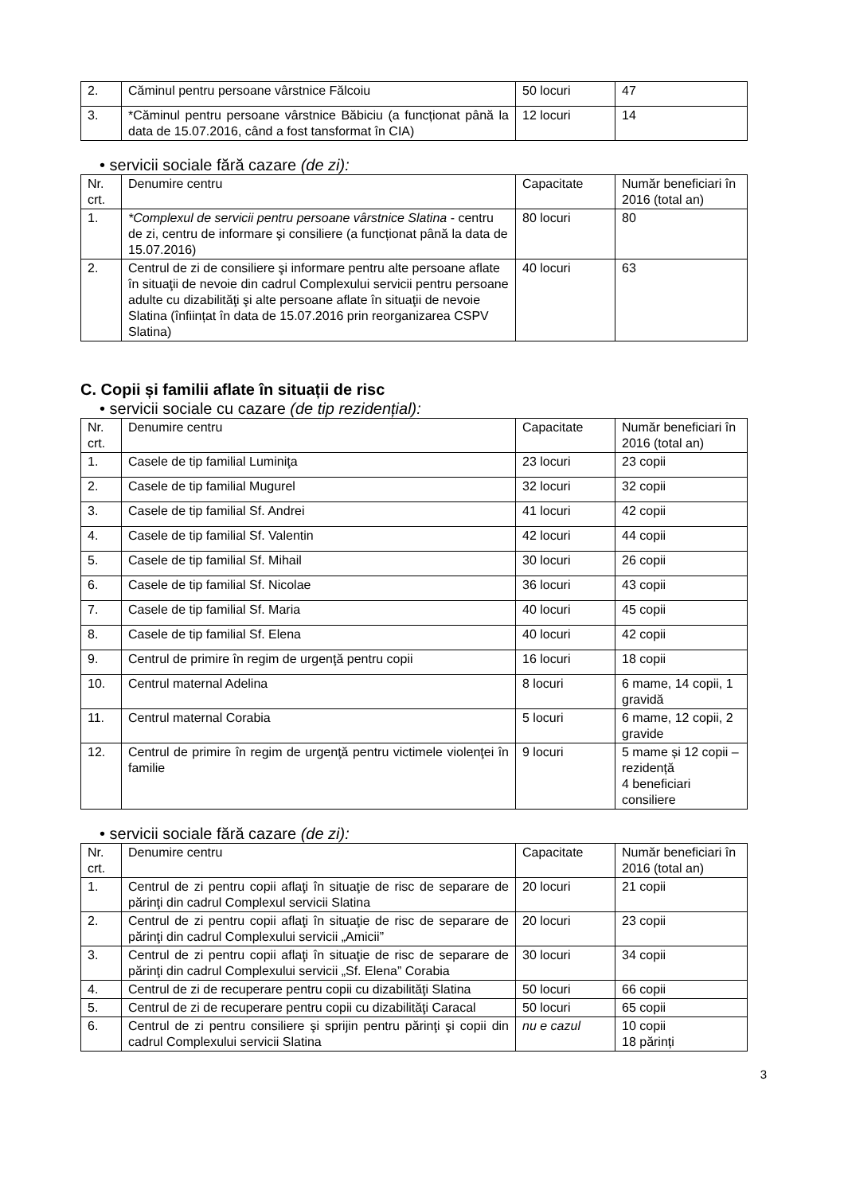| 2. | Căminul pentru persoane vârstnice Fălcoiu | 50 locuri | 47 |
| 3. | *Căminul pentru persoane vârstnice Băbiciu (a funcționat până la data de 15.07.2016, când a fost tansformat în CIA) | 12 locuri | 14 |
• servicii sociale fără cazare (de zi):
| Nr. crt. | Denumire centru | Capacitate | Număr beneficiari în 2016 (total an) |
| 1. | *Complexul de servicii pentru persoane vârstnice Slatina - centru de zi, centru de informare şi consiliere (a funcționat până la data de 15.07.2016) | 80 locuri | 80 |
| 2. | Centrul de zi de consiliere şi informare pentru alte persoane aflate în situaţii de nevoie din cadrul Complexului servicii pentru persoane adulte cu dizabilităţi şi alte persoane aflate în situaţii de nevoie Slatina (înființat în data de 15.07.2016 prin reorganizarea CSPV Slatina) | 40 locuri | 63 |
C. Copii și familii aflate în situații de risc
• servicii sociale cu cazare (de tip rezidențial):
| Nr. crt. | Denumire centru | Capacitate | Număr beneficiari în 2016 (total an) |
| 1. | Casele de tip familial Luminiţa | 23 locuri | 23 copii |
| 2. | Casele de tip familial Mugurel | 32 locuri | 32 copii |
| 3. | Casele de tip familial Sf. Andrei | 41 locuri | 42 copii |
| 4. | Casele de tip familial Sf. Valentin | 42 locuri | 44 copii |
| 5. | Casele de tip familial Sf. Mihail | 30 locuri | 26 copii |
| 6. | Casele de tip familial Sf. Nicolae | 36 locuri | 43 copii |
| 7. | Casele de tip familial Sf. Maria | 40 locuri | 45 copii |
| 8. | Casele de tip familial Sf. Elena | 40 locuri | 42 copii |
| 9. | Centrul de primire în regim de urgenţă pentru copii | 16 locuri | 18 copii |
| 10. | Centrul maternal Adelina | 8 locuri | 6 mame, 14 copii, 1 gravidă |
| 11. | Centrul maternal Corabia | 5 locuri | 6 mame, 12 copii, 2 gravide |
| 12. | Centrul de primire în regim de urgenţă pentru victimele violenţei în familie | 9 locuri | 5 mame și 12 copii – rezidență 4 beneficiari consiliere |
• servicii sociale fără cazare (de zi):
| Nr. crt. | Denumire centru | Capacitate | Număr beneficiari în 2016 (total an) |
| 1. | Centrul de zi pentru copii aflaţi în situaţie de risc de separare de părinţi din cadrul Complexul servicii Slatina | 20 locuri | 21 copii |
| 2. | Centrul de zi pentru copii aflaţi în situaţie de risc de separare de părinţi din cadrul Complexului servicii „Amicii” | 20 locuri | 23 copii |
| 3. | Centrul de zi pentru copii aflaţi în situaţie de risc de separare de părinţi din cadrul Complexului servicii „Sf. Elena” Corabia | 30 locuri | 34 copii |
| 4. | Centrul de zi de recuperare pentru copii cu dizabilităţi Slatina | 50 locuri | 66 copii |
| 5. | Centrul de zi de recuperare pentru copii cu dizabilităţi Caracal | 50 locuri | 65 copii |
| 6. | Centrul de zi pentru consiliere şi sprijin pentru părinţi şi copii din cadrul Complexului servicii Slatina | nu e cazul | 10 copii 18 părinți |
3